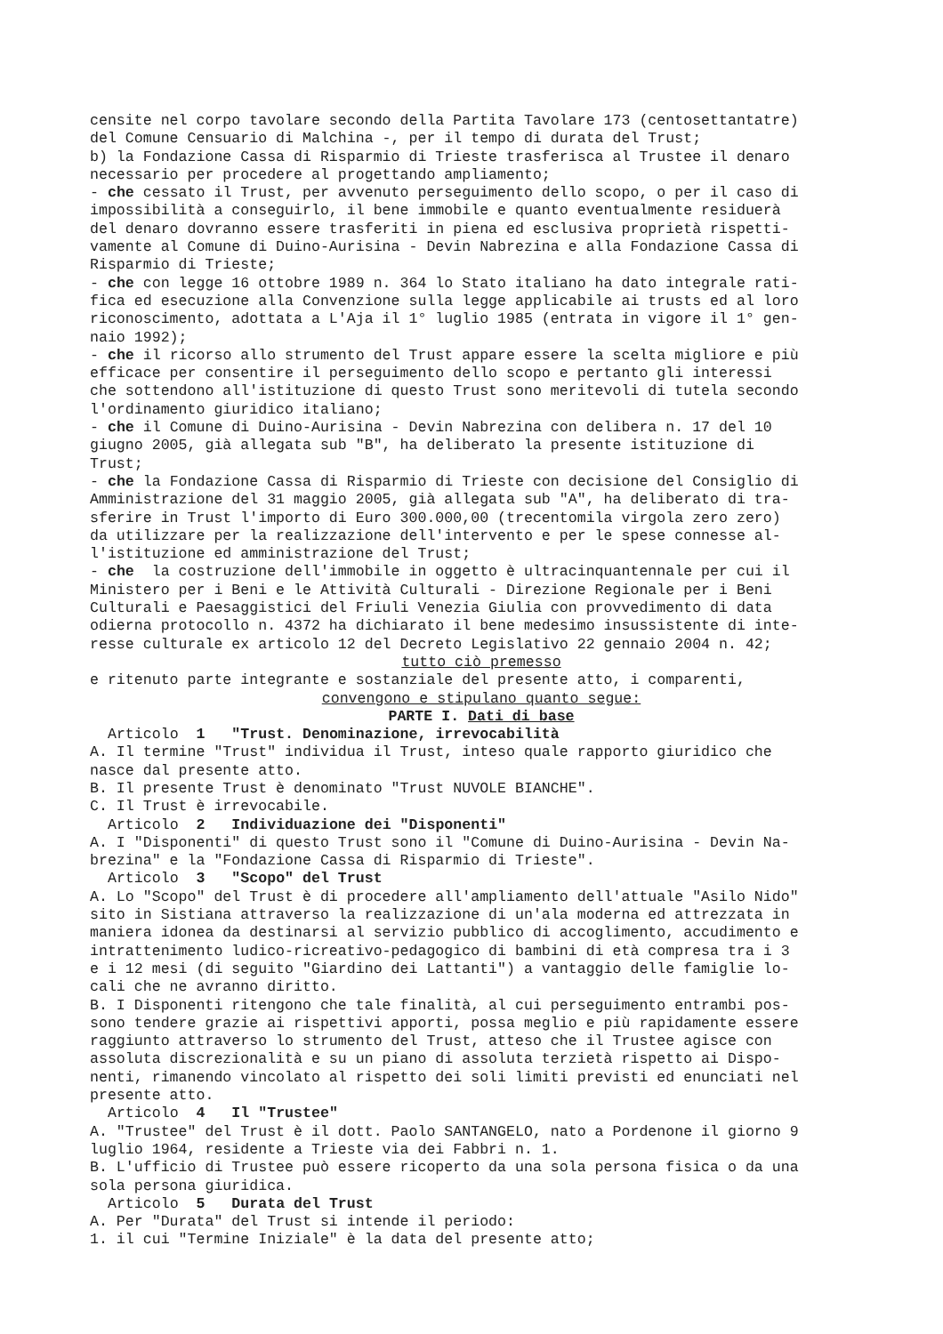censite nel corpo tavolare secondo della Partita Tavolare 173 (centosettantatre) del Comune Censuario di Malchina -, per il tempo di durata del Trust; b) la Fondazione Cassa di Risparmio di Trieste trasferisca al Trustee il denaro necessario per procedere al progettando ampliamento; - che cessato il Trust, per avvenuto perseguimento dello scopo, o per il caso di impossibilità a conseguirlo, il bene immobile e quanto eventualmente residuerà del denaro dovranno essere trasferiti in piena ed esclusiva proprietà rispetti- vamente al Comune di Duino-Aurisina - Devin Nabrezina e alla Fondazione Cassa di Risparmio di Trieste; - che con legge 16 ottobre 1989 n. 364 lo Stato italiano ha dato integrale rati- fica ed esecuzione alla Convenzione sulla legge applicabile ai trusts ed al loro riconoscimento, adottata a L'Aja il 1° luglio 1985 (entrata in vigore il 1° gen- naio 1992); - che il ricorso allo strumento del Trust appare essere la scelta migliore e più efficace per consentire il perseguimento dello scopo e pertanto gli interessi che sottendono all'istituzione di questo Trust sono meritevoli di tutela secondo l'ordinamento giuridico italiano; - che il Comune di Duino-Aurisina - Devin Nabrezina con delibera n. 17 del 10 giugno 2005, già allegata sub "B", ha deliberato la presente istituzione di Trust; - che la Fondazione Cassa di Risparmio di Trieste con decisione del Consiglio di Amministrazione del 31 maggio 2005, già allegata sub "A", ha deliberato di tra- sferire in Trust l'importo di Euro 300.000,00 (trecentomila virgola zero zero) da utilizzare per la realizzazione dell'intervento e per le spese connesse al- l'istituzione ed amministrazione del Trust; - che la costruzione dell'immobile in oggetto è ultracinquantennale per cui il Ministero per i Beni e le Attività Culturali - Direzione Regionale per i Beni Culturali e Paesaggistici del Friuli Venezia Giulia con provvedimento di data odierna protocollo n. 4372 ha dichiarato il bene medesimo insussistente di inte- resse culturale ex articolo 12 del Decreto Legislativo 22 gennaio 2004 n. 42;
tutto ciò premesso
e ritenuto parte integrante e sostanziale del presente atto, i comparenti,
convengono e stipulano quanto segue:
PARTE I. Dati di base
Articolo 1 "Trust. Denominazione, irrevocabilità A. Il termine "Trust" individua il Trust, inteso quale rapporto giuridico che nasce dal presente atto. B. Il presente Trust è denominato "Trust NUVOLE BIANCHE". C. Il Trust è irrevocabile. Articolo 2 Individuazione dei "Disponenti" A. I "Disponenti" di questo Trust sono il "Comune di Duino-Aurisina - Devin Na- brezina" e la "Fondazione Cassa di Risparmio di Trieste". Articolo 3 "Scopo" del Trust A. Lo "Scopo" del Trust è di procedere all'ampliamento dell'attuale "Asilo Nido" sito in Sistiana attraverso la realizzazione di un'ala moderna ed attrezzata in maniera idonea da destinarsi al servizio pubblico di accoglimento, accudimento e intrattenimento ludico-ricreativo-pedagogico di bambini di età compresa tra i 3 e i 12 mesi (di seguito "Giardino dei Lattanti") a vantaggio delle famiglie lo- cali che ne avranno diritto. B. I Disponenti ritengono che tale finalità, al cui perseguimento entrambi pos- sono tendere grazie ai rispettivi apporti, possa meglio e più rapidamente essere raggiunto attraverso lo strumento del Trust, atteso che il Trustee agisce con assoluta discrezionalità e su un piano di assoluta terzietà rispetto ai Dispo- nenti, rimanendo vincolato al rispetto dei soli limiti previsti ed enunciati nel presente atto. Articolo 4 Il "Trustee" A. "Trustee" del Trust è il dott. Paolo SANTANGELO, nato a Pordenone il giorno 9 luglio 1964, residente a Trieste via dei Fabbri n. 1. B. L'ufficio di Trustee può essere ricoperto da una sola persona fisica o da una sola persona giuridica. Articolo 5 Durata del Trust A. Per "Durata" del Trust si intende il periodo: 1. il cui "Termine Iniziale" è la data del presente atto;